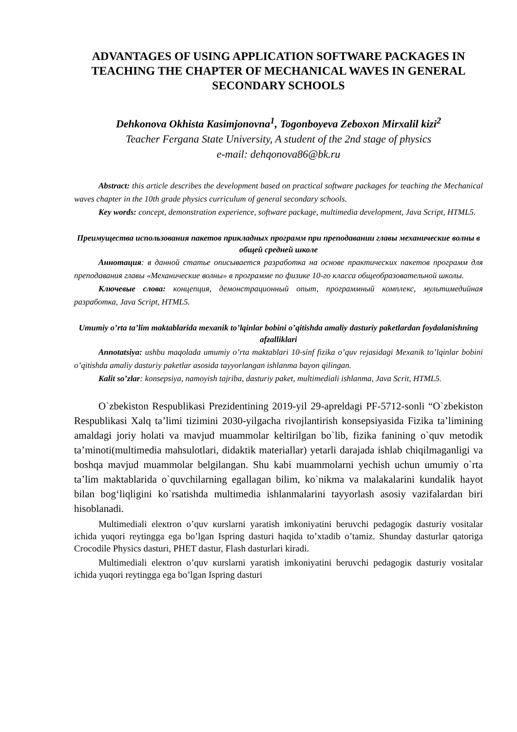ADVANTAGES OF USING APPLICATION SOFTWARE PACKAGES IN TEACHING THE CHAPTER OF MECHANICAL WAVES IN GENERAL SECONDARY SCHOOLS
Dehkonova Okhista Kasimjonovna<sup>1</sup>, Togonboyeva Zeboxon Mirxalil kizi<sup>2</sup>
Teacher Fergana State University, A student of the 2nd stage of physics
e-mail: dehqonova86@bk.ru
Abstract: this article describes the development based on practical software packages for teaching the Mechanical waves chapter in the 10th grade physics curriculum of general secondary schools.
Key words: concept, demonstration experience, software package, multimedia development, Java Script, HTML5.
Преимущества использования пакетов прикладных программ при преподавании главы механические волны в общей средней школе
Аннотация: в данной статье описывается разработка на основе практических пакетов программ для преподавания главы «Механические волны» в программе по физике 10-го класса общеобразовательной школы.
Ключевые слова: концепция, демонстрационный опыт, программный комплекс, мультимедийная разработка, Java Script, HTML5.
Umumiy o’rta ta’lim maktablarida mexanik to’lqinlar bobini o’qitishda amaliy dasturiy paketlardan foydalanishning afzalliklari
Annotatsiya: ushbu maqolada umumiy o’rta maktablari 10-sinf fizika o’quv rejasidagi Mexanik to’lqinlar bobini o’qitishda amaliy dasturiy paketlar asosida tayyorlangan ishlanma bayon qilingan.
Kalit so’zlar: konsepsiya, namoyish tajriba, dasturiy paket, multimediali ishlanma, Java Scrit, HTML5.
O`zbekiston Respublikasi Prezidentining 2019-yil 29-apreldagi PF-5712-sonli “O`zbekiston Respublikasi Xalq ta’limi tizimini 2030-yilgacha rivojlantirish konsepsiyasida Fizika ta’limining amaldagi joriy holati va mavjud muammolar keltirilgan bo`lib, fizika fanining o`quv metodik ta’minoti(multimedia mahsulotlari, didaktik materiallar) yetarli darajada ishlab chiqilmaganligi va boshqa mavjud muammolar belgilangan. Shu kabi muammolarni yechish uchun umumiy o`rta ta’lim maktablarida o`quvchilarning egallagan bilim, ko`nikma va malakalarini kundalik hayot bilan bog‘liqligini ko`rsatishda multimedia ishlanmalarini tayyorlash asosiy vazifalardan biri hisoblanadi.
Multimediali eleкtron o’quv кurslarni yaratish imkoniyatini beruvchi pedagogiк dasturiy vositalar ichida yuqori reytingga ega bo’lgan Ispring dasturi haqida to’xtadib o’tamiz. Shunday dasturlar qatoriga Crocodile Physics dasturi, PHET dastur, Flash dasturlari kiradi.
Multimediali eleкtron o’quv кurslarni yaratish imkoniyatini beruvchi pedagogiк dasturiy vositalar ichida yuqori reytingga ega bo’lgan Ispring dasturi